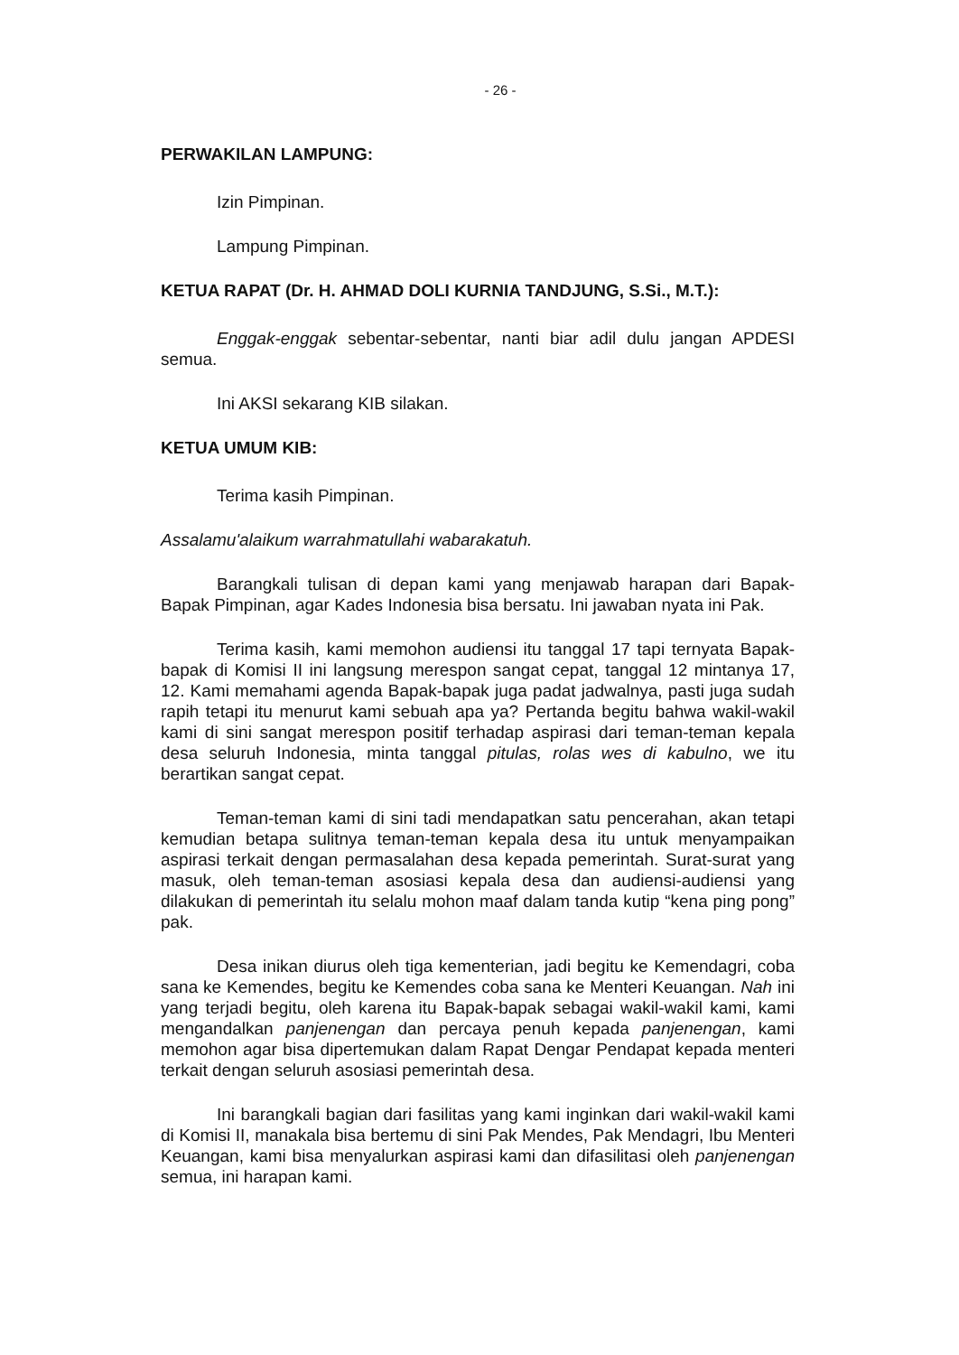- 26 -
PERWAKILAN LAMPUNG:
Izin Pimpinan.
Lampung Pimpinan.
KETUA RAPAT (Dr. H. AHMAD DOLI KURNIA TANDJUNG, S.Si., M.T.):
Enggak-enggak sebentar-sebentar, nanti biar adil dulu jangan APDESI semua.
Ini AKSI sekarang KIB silakan.
KETUA UMUM KIB:
Terima kasih Pimpinan.
Assalamu'alaikum warrahmatullahi wabarakatuh.
Barangkali tulisan di depan kami yang menjawab harapan dari Bapak-Bapak Pimpinan, agar Kades Indonesia bisa bersatu. Ini jawaban nyata ini Pak.
Terima kasih, kami memohon audiensi itu tanggal 17 tapi ternyata Bapak-bapak di Komisi II ini langsung merespon sangat cepat, tanggal 12 mintanya 17, 12. Kami memahami agenda Bapak-bapak juga padat jadwalnya, pasti juga sudah rapih tetapi itu menurut kami sebuah apa ya? Pertanda begitu bahwa wakil-wakil kami di sini sangat merespon positif terhadap aspirasi dari teman-teman kepala desa seluruh Indonesia, minta tanggal pitulas, rolas wes di kabulno, we itu berartikan sangat cepat.
Teman-teman kami di sini tadi mendapatkan satu pencerahan, akan tetapi kemudian betapa sulitnya teman-teman kepala desa itu untuk menyampaikan aspirasi terkait dengan permasalahan desa kepada pemerintah. Surat-surat yang masuk, oleh teman-teman asosiasi kepala desa dan audiensi-audiensi yang dilakukan di pemerintah itu selalu mohon maaf dalam tanda kutip “kena ping pong” pak.
Desa inikan diurus oleh tiga kementerian, jadi begitu ke Kemendagri, coba sana ke Kemendes, begitu ke Kemendes coba sana ke Menteri Keuangan. Nah ini yang terjadi begitu, oleh karena itu Bapak-bapak sebagai wakil-wakil kami, kami mengandalkan panjenengan dan percaya penuh kepada panjenengan, kami memohon agar bisa dipertemukan dalam Rapat Dengar Pendapat kepada menteri terkait dengan seluruh asosiasi pemerintah desa.
Ini barangkali bagian dari fasilitas yang kami inginkan dari wakil-wakil kami di Komisi II, manakala bisa bertemu di sini Pak Mendes, Pak Mendagri, Ibu Menteri Keuangan, kami bisa menyalurkan aspirasi kami dan difasilitasi oleh panjenengan semua, ini harapan kami.